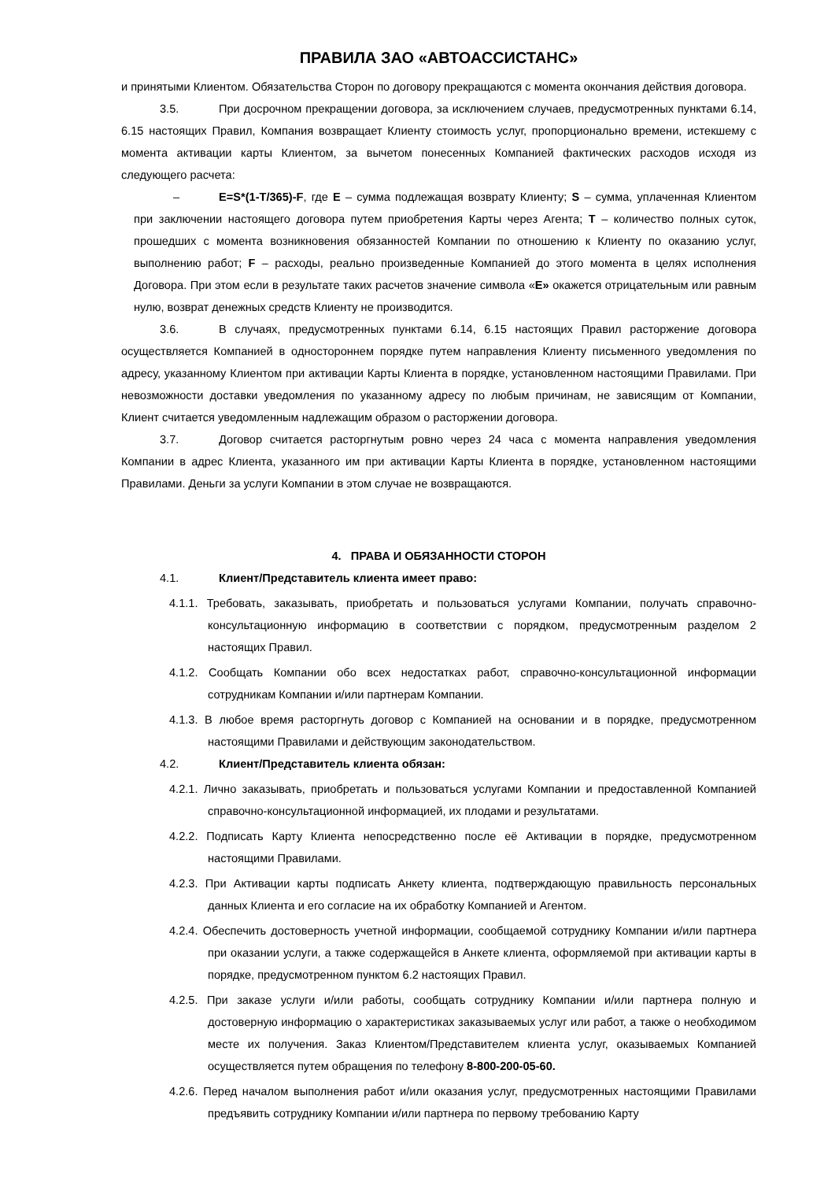ПРАВИЛА ЗАО «АВТОАССИСТАНС»
и принятыми Клиентом. Обязательства Сторон по договору прекращаются с момента окончания действия договора.
3.5. При досрочном прекращении договора, за исключением случаев, предусмотренных пунктами 6.14, 6.15 настоящих Правил, Компания возвращает Клиенту стоимость услуг, пропорционально времени, истекшему с момента активации карты Клиентом, за вычетом понесенных Компанией фактических расходов исходя из следующего расчета:
– E=S*(1-T/365)-F, где E – сумма подлежащая возврату Клиенту; S – сумма, уплаченная Клиентом при заключении настоящего договора путем приобретения Карты через Агента; T – количество полных суток, прошедших с момента возникновения обязанностей Компании по отношению к Клиенту по оказанию услуг, выполнению работ; F – расходы, реально произведенные Компанией до этого момента в целях исполнения Договора. При этом если в результате таких расчетов значение символа «E» окажется отрицательным или равным нулю, возврат денежных средств Клиенту не производится.
3.6. В случаях, предусмотренных пунктами 6.14, 6.15 настоящих Правил расторжение договора осуществляется Компанией в одностороннем порядке путем направления Клиенту письменного уведомления по адресу, указанному Клиентом при активации Карты Клиента в порядке, установленном настоящими Правилами. При невозможности доставки уведомления по указанному адресу по любым причинам, не зависящим от Компании, Клиент считается уведомленным надлежащим образом о расторжении договора.
3.7. Договор считается расторгнутым ровно через 24 часа с момента направления уведомления Компании в адрес Клиента, указанного им при активации Карты Клиента в порядке, установленном настоящими Правилами. Деньги за услуги Компании в этом случае не возвращаются.
4. ПРАВА И ОБЯЗАННОСТИ СТОРОН
4.1. Клиент/Представитель клиента имеет право:
4.1.1. Требовать, заказывать, приобретать и пользоваться услугами Компании, получать справочно-консультационную информацию в соответствии с порядком, предусмотренным разделом 2 настоящих Правил.
4.1.2. Сообщать Компании обо всех недостатках работ, справочно-консультационной информации сотрудникам Компании и/или партнерам Компании.
4.1.3. В любое время расторгнуть договор с Компанией на основании и в порядке, предусмотренном настоящими Правилами и действующим законодательством.
4.2. Клиент/Представитель клиента обязан:
4.2.1. Лично заказывать, приобретать и пользоваться услугами Компании и предоставленной Компанией справочно-консультационной информацией, их плодами и результатами.
4.2.2. Подписать Карту Клиента непосредственно после её Активации в порядке, предусмотренном настоящими Правилами.
4.2.3. При Активации карты подписать Анкету клиента, подтверждающую правильность персональных данных Клиента и его согласие на их обработку Компанией и Агентом.
4.2.4. Обеспечить достоверность учетной информации, сообщаемой сотруднику Компании и/или партнера при оказании услуги, а также содержащейся в Анкете клиента, оформляемой при активации карты в порядке, предусмотренном пунктом 6.2 настоящих Правил.
4.2.5. При заказе услуги и/или работы, сообщать сотруднику Компании и/или партнера полную и достоверную информацию о характеристиках заказываемых услуг или работ, а также о необходимом месте их получения. Заказ Клиентом/Представителем клиента услуг, оказываемых Компанией осуществляется путем обращения по телефону 8-800-200-05-60.
4.2.6. Перед началом выполнения работ и/или оказания услуг, предусмотренных настоящими Правилами предъявить сотруднику Компании и/или партнера по первому требованию Карту